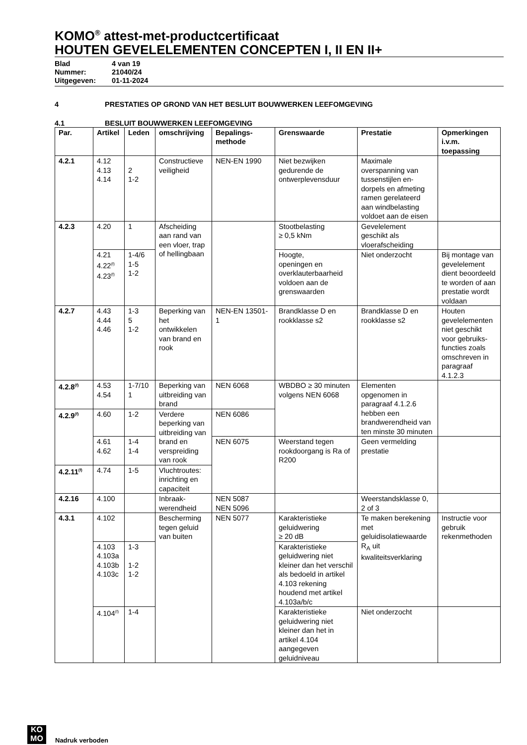KOMO<sup>®</sup> attest-met-productcertificaat
HOUTEN GEVELELEMENTEN CONCEPTEN I, II EN II+
Blad 4 van 19
Nummer: 21040/24
Uitgegeven: 01-11-2024
4 PRESTATIES OP GROND VAN HET BESLUIT BOUWWERKEN LEEFOMGEVING
4.1 BESLUIT BOUWWERKEN LEEFOMGEVING
| Par. | Artikel | Leden | omschrijving | Bepalings- methode | Grenswaarde | Prestatie | Opmerkingen i.v.m. toepassing |
| --- | --- | --- | --- | --- | --- | --- | --- |
| 4.2.1 | 4.12 4.13 4.14 | 2 1-2 | Constructieve veiligheid | NEN-EN 1990 | Niet bezwijken gedurende de ontwerplevensduur | Maximale overspanning van tussenstijlen en-dorpels en afmeting ramen gerelateerd aan windbelasting voldoet aan de eisen | |
| 4.2.3 | 4.20 | 1 | Afscheiding aan rand van een vloer, trap of hellingbaan | | Stootbelasting ≥ 0,5 kNm | Gevelelement geschikt als vloerafscheiding | |
| | 4.21 4.22<sup>(f)</sup> 4.23<sup>(f)</sup> | 1-4/6 1-5 1-2 | | | Hoogte, openingen en overklauterbaarheid voldoen aan de grenswaarden | Niet onderzocht | Bij montage van gevelelement dient beoordeeld te worden of aan prestatie wordt voldaan |
| 4.2.7 | 4.43 4.44 4.46 | 1-3 5 1-2 | Beperking van het ontwikkelen van brand en rook | NEN-EN 13501-1 | Brandklasse D en rookklasse s2 | Brandklasse D en rookklasse s2 | Houten gevelelementen niet geschikt voor gebruiks-functies zoals omschreven in paragraaf 4.1.2.3 |
| 4.2.8<sup>(f)</sup> | 4.53 4.54 | 1-7/10 1 | Beperking van uitbreiding van brand | NEN 6068 | WBDBO ≥ 30 minuten volgens NEN 6068 | Elementen opgenomen in paragraaf 4.1.2.6 hebben een brandwerendheid van ten minste 30 minuten | |
| 4.2.9<sup>(f)</sup> | 4.60 | 1-2 | Verdere beperking van uitbreiding van brand en verspreiding van rook | NEN 6086 | | | |
| | 4.61 4.62 | 1-4 1-4 | | NEN 6075 | Weerstand tegen rookdoorgang is Ra of R200 | Geen vermelding prestatie | |
| 4.2.11<sup>(f)</sup> | 4.74 | 1-5 | Vluchtroutes: inrichting en capaciteit | | | | |
| 4.2.16 | 4.100 | | Inbraak-werendheid | NEN 5087 NEN 5096 | | Weerstandsklasse 0, 2 of 3 | |
| 4.3.1 | 4.102 | | Bescherming tegen geluid van buiten | NEN 5077 | Karakteristieke geluidwering ≥ 20 dB | Te maken berekening met geluidisolatiewaarde R<sub>A</sub> uit kwaliteitsverklaring | Instructie voor gebruik rekenmethoden |
| | 4.103 4.103a 4.103b 4.103c | 1-3 1-2 1-2 | | | Karakteristieke geluidwering niet kleiner dan het verschil als bedoeld in artikel 4.103 rekening houdend met artikel 4.103a/b/c | | |
| | 4.104<sup>(f)</sup> | 1-4 | | | Karakteristieke geluidwering niet kleiner dan het in artikel 4.104 aangegeven geluidniveau | Niet onderzocht | |
KO
MO Nadruk verboden